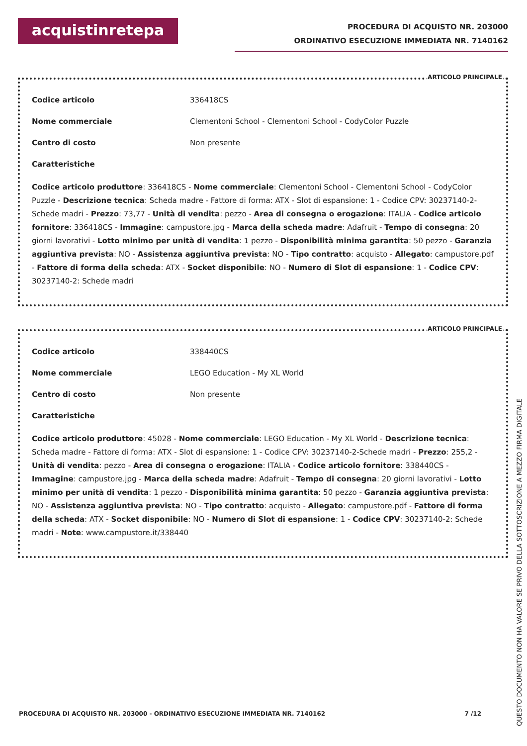acquistinretepa
PROCEDURA DI ACQUISTO NR. 203000
ORDINATIVO ESECUZIONE IMMEDIATA NR. 7140162
ARTICOLO PRINCIPALE
Codice articolo 336418CS
Nome commerciale Clementoni School - Clementoni School - CodyColor Puzzle
Centro di costo Non presente
Caratteristiche
Codice articolo produttore: 336418CS - Nome commerciale: Clementoni School - Clementoni School - CodyColor Puzzle - Descrizione tecnica: Scheda madre - Fattore di forma: ATX - Slot di espansione: 1 - Codice CPV: 30237140-2-Schede madri - Prezzo: 73,77 - Unità di vendita: pezzo - Area di consegna o erogazione: ITALIA - Codice articolo fornitore: 336418CS - Immagine: campustore.jpg - Marca della scheda madre: Adafruit - Tempo di consegna: 20 giorni lavorativi - Lotto minimo per unità di vendita: 1 pezzo - Disponibilità minima garantita: 50 pezzo - Garanzia aggiuntiva prevista: NO - Assistenza aggiuntiva prevista: NO - Tipo contratto: acquisto - Allegato: campustore.pdf - Fattore di forma della scheda: ATX - Socket disponibile: NO - Numero di Slot di espansione: 1 - Codice CPV: 30237140-2: Schede madri
ARTICOLO PRINCIPALE
Codice articolo 338440CS
Nome commerciale LEGO Education - My XL World
Centro di costo Non presente
Caratteristiche
Codice articolo produttore: 45028 - Nome commerciale: LEGO Education - My XL World - Descrizione tecnica: Scheda madre - Fattore di forma: ATX - Slot di espansione: 1 - Codice CPV: 30237140-2-Schede madri - Prezzo: 255,2 - Unità di vendita: pezzo - Area di consegna o erogazione: ITALIA - Codice articolo fornitore: 338440CS - Immagine: campustore.jpg - Marca della scheda madre: Adafruit - Tempo di consegna: 20 giorni lavorativi - Lotto minimo per unità di vendita: 1 pezzo - Disponibilità minima garantita: 50 pezzo - Garanzia aggiuntiva prevista: NO - Assistenza aggiuntiva prevista: NO - Tipo contratto: acquisto - Allegato: campustore.pdf - Fattore di forma della scheda: ATX - Socket disponibile: NO - Numero di Slot di espansione: 1 - Codice CPV: 30237140-2: Schede madri - Note: www.campustore.it/338440
PROCEDURA DI ACQUISTO NR. 203000 - ORDINATIVO ESECUZIONE IMMEDIATA NR. 7140162 7 /12
QUESTO DOCUMENTO NON HA VALORE SE PRIVO DELLA SOTTOSCRIZIONE A MEZZO FIRMA DIGITALE